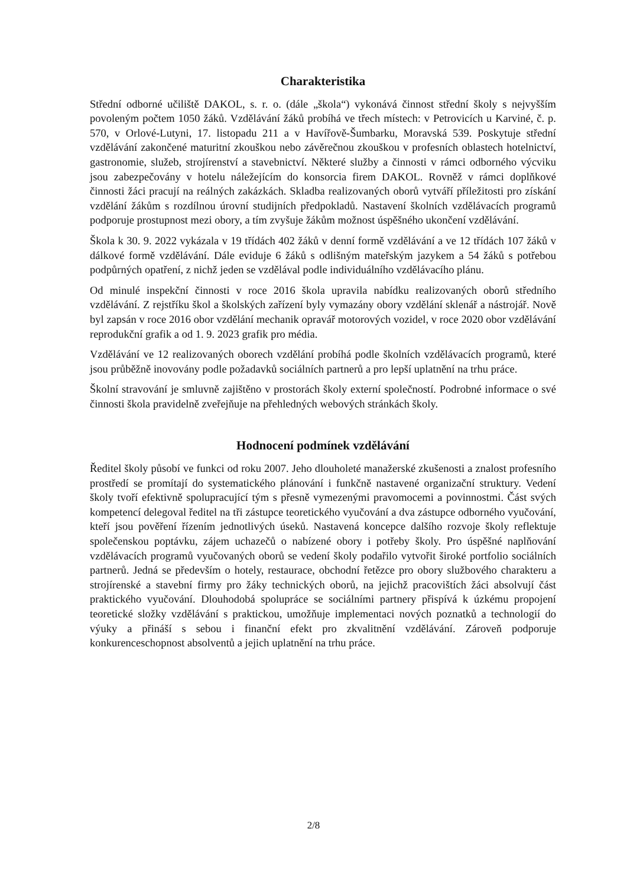Charakteristika
Střední odborné učiliště DAKOL, s. r. o. (dále „škola“) vykonává činnost střední školy s nejvyšším povoleným počtem 1050 žáků. Vzdělávání žáků probíhá ve třech místech: v Petrovicích u Karviné, č. p. 570, v Orlové-Lutyni, 17. listopadu 211 a v Havířově-Šumbarku, Moravská 539. Poskytuje střední vzdělávání zakončené maturitní zkouškou nebo závěrečnou zkouškou v profesních oblastech hotelnictví, gastronomie, služeb, strojírenství a stavebnictví. Některé služby a činnosti v rámci odborného výcviku jsou zabezpečovány v hotelu náležejícím do konsorcia firem DAKOL. Rovněž v rámci doplňkové činnosti žáci pracují na reálných zakázkách. Skladba realizovaných oborů vytváří příležitosti pro získání vzdělání žákům s rozdílnou úrovní studijních předpokladů. Nastavení školních vzdělávacích programů podporuje prostupnost mezi obory, a tím zvyšuje žákům možnost úspěšného ukončení vzdělávání.
Škola k 30. 9. 2022 vykázala v 19 třídách 402 žáků v denní formě vzdělávání a ve 12 třídách 107 žáků v dálkové formě vzdělávání. Dále eviduje 6 žáků s odlišným mateřským jazykem a 54 žáků s potřebou podpůrných opatření, z nichž jeden se vzdělával podle individuálního vzdělávacího plánu.
Od minulé inspekční činnosti v roce 2016 škola upravila nabídku realizovaných oborů středního vzdělávání. Z rejstříku škol a školských zařízení byly vymazány obory vzdělání sklenář a nástrojář. Nově byl zapsán v roce 2016 obor vzdělání mechanik opravář motorových vozidel, v roce 2020 obor vzdělávání reprodukční grafik a od 1. 9. 2023 grafik pro média.
Vzdělávání ve 12 realizovaných oborech vzdělání probíhá podle školních vzdělávacích programů, které jsou průběžně inovovány podle požadavků sociálních partnerů a pro lepší uplatnění na trhu práce.
Školní stravování je smluvně zajištěno v prostorách školy externí společností. Podrobné informace o své činnosti škola pravidelně zveřejňuje na přehledných webových stránkách školy.
Hodnocení podmínek vzdělávání
Ředitel školy působí ve funkci od roku 2007. Jeho dlouholeté manažerské zkušenosti a znalost profesního prostředí se promítají do systematického plánování i funkčně nastavené organizační struktury. Vedení školy tvoří efektivně spolupracující tým s přesně vymezenými pravomocemi a povinnostmi. Část svých kompetencí delegoval ředitel na tři zástupce teoretického vyučování a dva zástupce odborného vyučování, kteří jsou pověření řízením jednotlivých úseků. Nastavená koncepce dalšího rozvoje školy reflektuje společenskou poptávku, zájem uchazečů o nabízené obory i potřeby školy. Pro úspěšné naplňování vzdělávacích programů vyučovaných oborů se vedení školy podařilo vytvořit široké portfolio sociálních partnerů. Jedná se především o hotely, restaurace, obchodní řetězce pro obory službového charakteru a strojírenské a stavební firmy pro žáky technických oborů, na jejichž pracovištích žáci absolvují část praktického vyučování. Dlouhodobá spolupráce se sociálními partnery přispívá k úzkému propojení teoretické složky vzdělávání s praktickou, umožňuje implementaci nových poznatků a technologií do výuky a přináší s sebou i finanční efekt pro zkvalitnění vzdělávání. Zároveň podporuje konkurenceschopnost absolventů a jejich uplatnění na trhu práce.
2/8